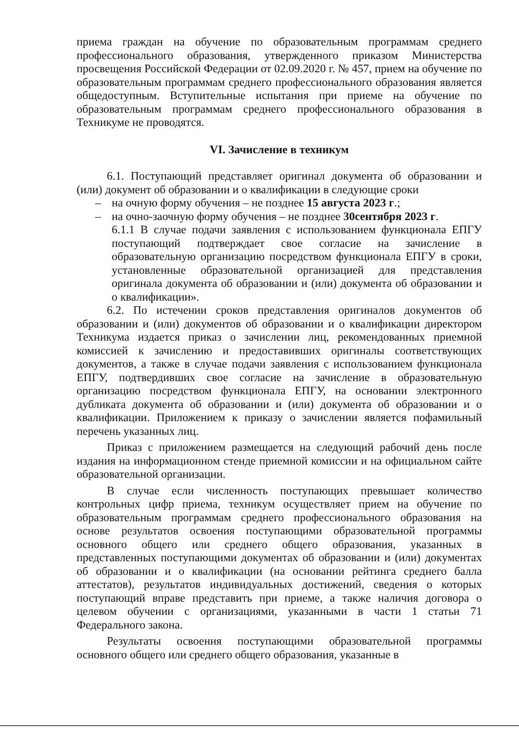приема граждан на обучение по образовательным программам среднего профессионального образования, утвержденного приказом Министерства просвещения Российской Федерации от 02.09.2020 г. № 457, прием на обучение по образовательным программам среднего профессионального образования является общедоступным. Вступительные испытания при приеме на обучение по образовательным программам среднего профессионального образования в Техникуме не проводятся.
VI. Зачисление в техникум
6.1. Поступающий представляет оригинал документа об образовании и (или) документ об образовании и о квалификации в следующие сроки
– на очную форму обучения – не позднее 15 августа 2023 г.;
– на очно-заочную форму обучения – не позднее 30сентября 2023 г.
6.1.1 В случае подачи заявления с использованием функционала ЕПГУ поступающий подтверждает свое согласие на зачисление в образовательную организацию посредством функционала ЕПГУ в сроки, установленные образовательной организацией для представления оригинала документа об образовании и (или) документа об образовании и о квалификации».
6.2. По истечении сроков представления оригиналов документов об образовании и (или) документов об образовании и о квалификации директором Техникума издается приказ о зачислении лиц, рекомендованных приемной комиссией к зачислению и предоставивших оригиналы соответствующих документов, а также в случае подачи заявления с использованием функционала ЕПГУ, подтвердивших свое согласие на зачисление в образовательную организацию посредством функционала ЕПГУ, на основании электронного дубликата документа об образовании и (или) документа об образовании и о квалификации. Приложением к приказу о зачислении является пофамильный перечень указанных лиц.
Приказ с приложением размещается на следующий рабочий день после издания на информационном стенде приемной комиссии и на официальном сайте образовательной организации.
В случае если численность поступающих превышает количество контрольных цифр приема, техникум осуществляет прием на обучение по образовательным программам среднего профессионального образования на основе результатов освоения поступающими образовательной программы основного общего или среднего общего образования, указанных в представленных поступающими документах об образовании и (или) документах об образовании и о квалификации (на основании рейтинга среднего балла аттестатов), результатов индивидуальных достижений, сведения о которых поступающий вправе представить при приеме, а также наличия договора о целевом обучении с организациями, указанными в части 1 статьи 71 Федерального закона.
Результаты освоения поступающими образовательной программы основного общего или среднего общего образования, указанные в